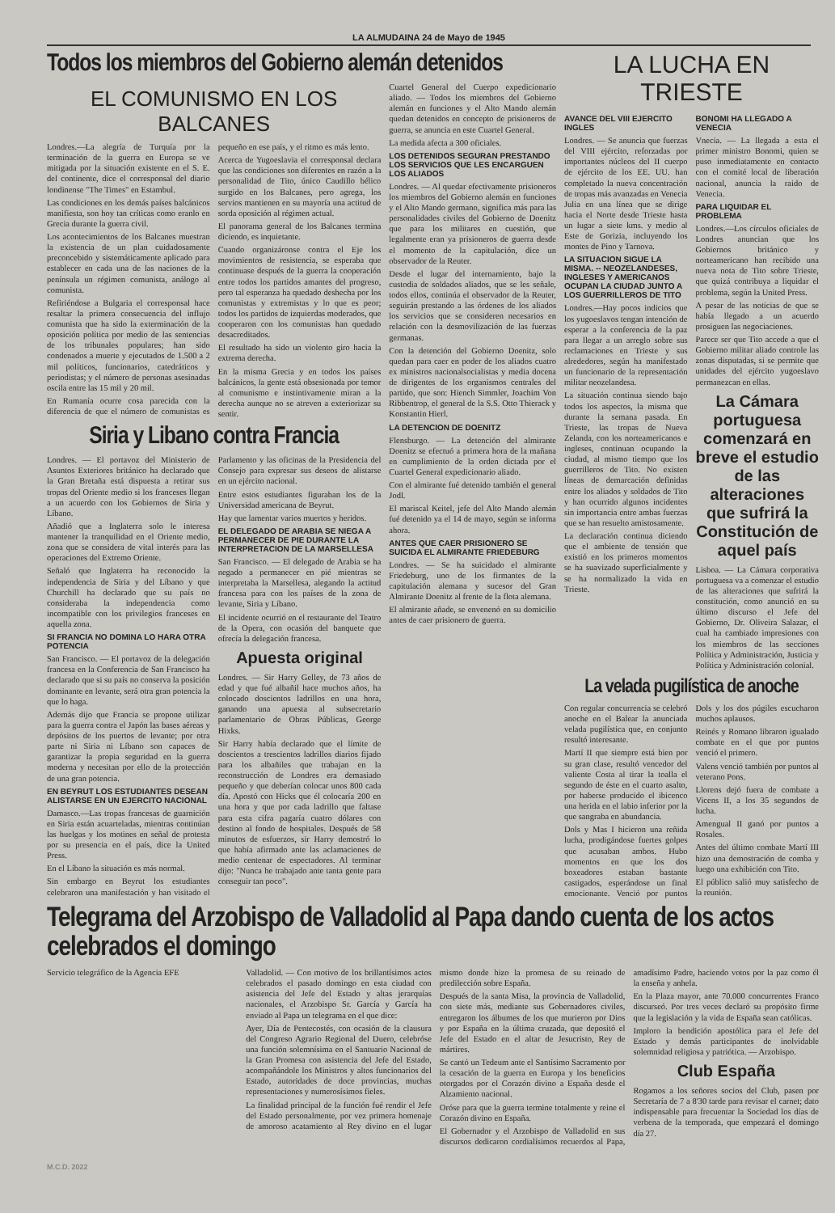LA ALMUDAINA 24 de Mayo de 1945
Todos los miembros del Gobierno alemán detenidos
EL COMUNISMO EN LOS BALCANES
Londres.—La alegría de Turquía por la terminación de la guerra en Europa se ve mitigada por la situación existente en el S. E. del continente, dice el corresponsal del diario londinense "The Times" en Estambul.
Las condiciones en los demás países balcánicos manifiesta, son hoy tan críticas como eranlo en Grecia durante la guerra civil.
Los acontecimientos de los Balcanes muestran la existencia de un plan cuidadosamente preconcebido y sistemáticamente aplicado para establecer en cada una de las naciones de la península un régimen comunista, análogo al comunista.
Refiriéndose a Bulgaria el corresponsal hace resaltar la primera consecuencia del influjo comunista que ha sido la exterminación de la oposición política por medio de las sentencias de los tribunales populares; han sido condenados a muerte y ejecutados de 1.500 a 2 mil políticos, funcionarios, catedráticos y periodistas; y el número de personas asesinadas oscila entre las 15 mil y 20 mil.
En Rumanía ocurre cosa parecida con la diferencia de que el número de comunistas es pequeño en ese país, y el ritmo es más lento.
Acerca de Yugoeslavia el corresponsal declara que las condiciones son diferentes en razón a la personalidad de Tito, único Caudillo bélico surgido en los Balcanes, pero agrega, los servios mantienen en su mayoría una actitud de sorda oposición al régimen actual.
El panorama general de los Balcanes termina diciendo, es inquietante.
Cuando organizáronse contra el Eje los movimientos de resistencia, se esperaba que continuase después de la guerra la cooperación entre todos los partidos amantes del progreso, pero tal esperanza ha quedado deshecha por los comunistas y extremistas y lo que es peor; todos los partidos de izquierdas moderados, que cooperaron con los comunistas han quedado desacreditados.
El resultado ha sido un violento giro hacia la extrema derecha.
En la misma Grecia y en todos los países balcánicos, la gente está obsesionada por temor al comunismo e instintivamente miran a la derecha aunque no se atreven a exteriorizar su sentir.
Siria y Libano contra Francia
Londres. — El portavoz del Ministerio de Asuntos Exteriores británico ha declarado que la Gran Bretaña está dispuesta a retirar sus tropas del Oriente medio si los franceses llegan a un acuerdo con los Gobiernos de Siria y Líbano.
Añadió que a Inglaterra solo le interesa mantener la tranquilidad en el Oriente medio, zona que se considera de vital interés para las operaciones del Extremo Oriente.
Señaló que Inglaterra ha reconocido la independencia de Siria y del Líbano y que Churchill ha declarado que su país no consideraba la independencia como incompatible con los privilegios franceses en aquella zona.
SI FRANCIA NO DOMINA LO HARA OTRA POTENCIA
San Francisco. — El portavoz de la delegación francesa en la Conferencia de San Francisco ha declarado que si su país no conserva la posición dominante en levante, será otra gran potencia la que lo haga.
Además dijo que Francia se propone utilizar para la guerra contra el Japón las bases aéreas y depósitos de los puertos de levante; por otra parte ni Siria ni Líbano son capaces de garantizar la propia seguridad en la guerra moderna y necesitan por ello de la protección de una gran potencia.
EN BEYRUT LOS ESTUDIANTES DESEAN ALISTARSE EN UN EJERCITO NACIONAL
Damasco.—Las tropas francesas de guarnición en Siria están acuarteladas, mientras continúan las huelgas y los motines en señal de protesta por su presencia en el país, dice la United Press.
En el Líbano la situación es más normal.
Sin embargo en Beyrut los estudiantes celebraron una manifestación y han visitado el Parlamento y las oficinas de la Presidencia del Consejo para expresar sus deseos de alistarse en un ejército nacional.
Entre estos estudiantes figuraban los de la Universidad americana de Beyrut.
Hay que lamentar varios muertos y heridos.
EL DELEGADO DE ARABIA SE NIEGA A PERMANECER DE PIE DURANTE LA INTERPRETACION DE LA MARSELLESA
San Francisco. — El delegado de Arabia se ha negado a permanecer en pié mientras se interpretaba la Marsellesa, alegando la actitud francesa para con los países de la zona de levante, Siria y Líbano.
El incidente ocurrió en el restaurante del Teatro de la Opera, con ocasión del banquete que ofrecía la delegación francesa.
Apuesta original
Londres. — Sir Harry Gelley, de 73 años de edad y que fué albañil hace muchos años, ha colocado doscientos ladrillos en una hora, ganando una apuesta al subsecretario parlamentario de Obras Públicas, George Hixks.
Sir Harry había declarado que el límite de doscientos a trescientos ladrillos diarios fijado para los albañiles que trabajan en la reconstrucción de Londres era demasiado pequeño y que deberían colocar unos 800 cada día. Apostó con Hicks que él colocaría 200 en una hora y que por cada ladrillo que faltase para esta cifra pagaría cuatro dólares con destino al fondo de hospitales. Después de 58 minutos de esfuerzos, sir Harry demostró lo que había afirmado ante las aclamaciones de medio centenar de espectadores. Al terminar dijo: "Nunca he trabajado ante tanta gente para conseguir tan poco".
Cuartel General del Cuerpo expedicionario aliado. — Todos los miembros del Gobierno alemán en funciones y el Alto Mando alemán quedan detenidos en concepto de prisioneros de guerra, se anuncia en este Cuartel General.
La medida afecta a 300 oficiales.
LOS DETENIDOS SEGURAN PRESTANDO LOS SERVICIOS QUE LES ENCARGUEN LOS ALIADOS
Londres. — Al quedar efectivamente prisioneros los miembros del Gobierno alemán en funciones y el Alto Mando germano, significa más para las personalidades civiles del Gobierno de Doenitz que para los militares en cuestión, que legalmente eran ya prisioneros de guerra desde el momento de la capitulación, dice un observador de la Reuter.
Desde el lugar del internamiento, bajo la custodia de soldados aliados, que se les señale, todos ellos, continúa el observador de la Reuter, seguirán prestando a las órdenes de los aliados los servicios que se consideren necesarios en relación con la desmovilización de las fuerzas germanas.
Con la detención del Gobierno Doenitz, solo quedan para caer en poder de los aliados cuatro ex ministros nacionalsocialistas y media docena de dirigentes de los organismos centrales del partido, que son: Hiench Simmler, Joachim Von Ribbentrop, el general de la S.S. Otto Thierack y Konstantin Hierl.
LA DETENCION DE DOENITZ
Flensburgo. — La detención del almirante Doenitz se efectuó a primera hora de la mañana en cumplimiento de la orden dictada por el Cuartel General expedicionario aliado.
Con el almirante fué detenido también el general Jodl.
El mariscal Keitel, jefe del Alto Mando alemán fué detenido ya el 14 de mayo, según se informa ahora.
ANTES QUE CAER PRISIONERO SE SUICIDA EL ALMIRANTE FRIEDEBURG
Londres. — Se ha suicidado el almirante Friedeburg, uno de los firmantes de la capitulación alemana y sucesor del Gran Almirante Doenitz al frente de la flota alemana.
El almirante añade, se envenenó en su domicilio antes de caer prisionero de guerra.
LA LUCHA EN TRIESTE
AVANCE DEL VIII EJERCITO INGLES
Londres. — Se anuncia que fuerzas del VIII ejército, reforzadas por importantes núcleos del II cuerpo de ejército de los EE. UU. han completado la nueva concentración de tropas más avanzadas en Venecia Julia en una línea que se dirige hacia el Norte desde Trieste hasta un lugar a siete kms. y medio al Este de Gorizia, incluyendo los montes de Pino y Tarnova.
LA SITUACION SIGUE LA MISMA. -- NEOZELANDESES, INGLESES Y AMERICANOS OCUPAN LA CIUDAD JUNTO A LOS GUERRILLEROS DE TITO
Londres.—Hay pocos indicios que los yugoeslavos tengan intención de esperar a la conferencia de la paz para llegar a un arreglo sobre sus reclamaciones en Trieste y sus alrededores, según ha manifestado un funcionario de la representación militar neozelandesa.
La situación continua siendo bajo todos los aspectos, la misma que durante la semana pasada. En Trieste, las tropas de Nueva Zelanda, con los norteamericanos e ingleses, continuan ocupando la ciudad, al mismo tiempo que los guerrilleros de Tito. No existen líneas de demarcación definidas entre los aliados y soldados de Tito y han ocurrido algunos incidentes sin importancia entre ambas fuerzas que se han resuelto amistosamente.
La declaración continua diciendo que el ambiente de tensión que existió en los primeros momentos se ha suavizado superficialmente y se ha normalizado la vida en Trieste.
BONOMI HA LLEGADO A VENECIA
Vnecia. — La llegada a esta el primer ministro Bonomi, quien se puso inmediatamente en contacto con el comité local de liberación nacional, anuncia la raido de Venecia.
PARA LIQUIDAR EL PROBLEMA
Londres.—Los círculos oficiales de Londres anuncian que los Gobiernos británico y norteamericano han recibido una nueva nota de Tito sobre Trieste, que quizá contribuya a liquidar el problema, según la United Press.
A pesar de las noticias de que se había llegado a un acuerdo prosiguen las negociaciones.
Parece ser que Tito accede a que el Gobierno militar aliado controle las zonas disputadas, si se permite que unidades del ejército yugoeslavo permanezcan en ellas.
La Cámara portuguesa comenzará en breve el estudio de las alteraciones que sufrirá la Constitución de aquel país
Lisboa. — La Cámara corporativa portuguesa va a comenzar el estudio de las alteraciones que sufrirá la constitución, como anunció en su último discurso el Jefe del Gobierno, Dr. Oliveira Salazar, el cual ha cambiado impresiones con los miembros de las secciones Política y Administración, Justicia y Política y Administración colonial.
La velada pugilística de anoche
Con regular concurrencia se celebró anoche en el Balear la anunciada velada pugilística que, en conjunto resultó interesante.
Martí II que siempre está bien por su gran clase, resultó vencedor del valiente Costa al tirar la toalla el segundo de éste en el cuarto asalto, por haberse producido el ibicenco una herida en el labio inferior por la que sangraba en abundancia.
Dols y Mas I hicieron una reñida lucha, prodigándose fuertes golpes que acusaban ambos. Hubo momentos en que los dos boxeadores estaban bastante castigados, esperándose un final emocionante. Venció por puntos Dols y los dos púgiles escucharon muchos aplausos.
Reinés y Romano libraron igualado combate en el que por puntos venció el primero.
Valens venció también por puntos al veterano Pons.
Llorens dejó fuera de combate a Vicens II, a los 35 segundos de lucha.
Amengual II ganó por puntos a Rosales.
Antes del último combate Martí III hizo una demostración de comba y luego una exhibición con Tito.
El público salió muy satisfecho de la reunión.
Telegrama del Arzobispo de Valladolid al Papa dando cuenta de los actos celebrados el domingo
Servicio telegráfico de la Agencia EFE
Valladolid. — Con motivo de los brillantísimos actos celebrados el pasado domingo en esta ciudad con asistencia del Jefe del Estado y altas jerarquías nacionales, el Arzobispo Sr. García y García ha enviado al Papa un telegrama en el que dice:
Ayer, Día de Pentecostés, con ocasión de la clausura del Congreso Agrario Regional del Duero, celebróse una función solemnísima en el Santuario Nacional de la Gran Promesa con asistencia del Jefe del Estado, acompañándole los Ministros y altos funcionarios del Estado, autoridades de doce provincias, muchas representaciones y numerosísimos fieles.
La finalidad principal de la función fué rendir el Jefe del Estado personalmente, por vez primera homenaje de amoroso acatamiento al Rey divino en el lugar mismo donde hizo la promesa de su reinado de predilección sobre España.
Después de la santa Misa, la provincia de Valladolid, con siete más, mediante sus Gobernadores civiles, entregaron los álbumes de los que murieron por Dios y por España en la última cruzada, que depositó el Jefe del Estado en el altar de Jesucristo, Rey de mártires.
Se cantó un Tedeum ante el Santísimo Sacramento por la cesación de la guerra en Europa y los beneficios otorgados por el Corazón divino a España desde el Alzamiento nacional.
Oróse para que la guerra termine totalmente y reine el Corazón divino en España.
El Gobernador y el Arzobispo de Valladolid en sus discursos dedicaron cordialísimos recuerdos al Papa, amadísimo Padre, haciendo votos por la paz como él la enseña y anhela.
En la Plaza mayor, ante 70.000 concurrentes Franco discurseó. Por tres veces declaró su propósito firme que la legislación y la vida de España sean católicas.
Imploro la bendición apostólica para el Jefe del Estado y demás participantes de inolvidable solemnidad religiosa y patriótica. — Arzobispo.
Club España
Rogamos a los señores socios del Club, pasen por Secretaría de 7 a 8'30 tarde para revisar el carnet; dato indispensable para frecuentar la Sociedad los días de verbena de la temporada, que empezará el domingo día 27.
M.C.D. 2022